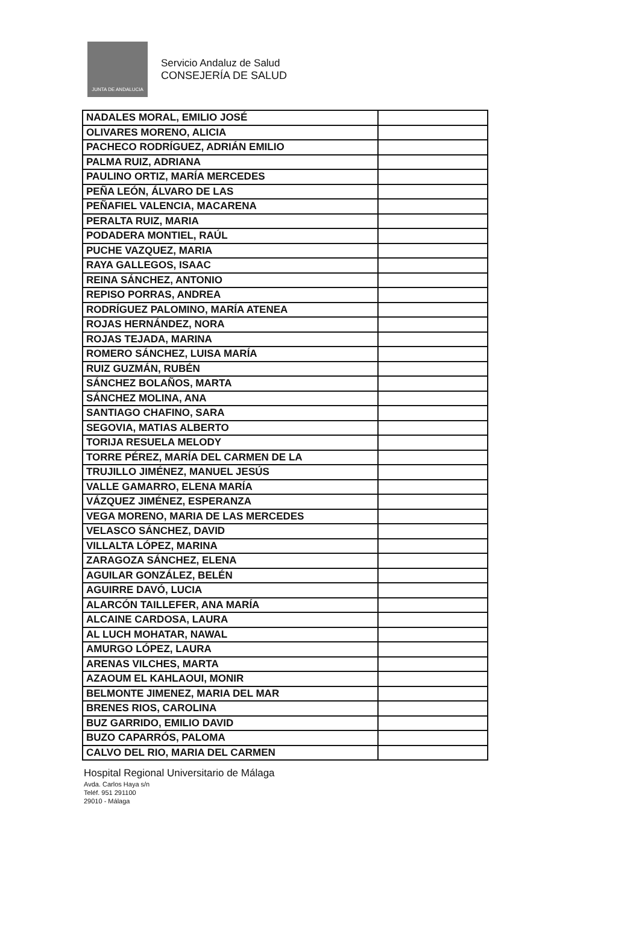JUNTA DE ANDALUCIA
Servicio Andaluz de Salud
CONSEJERÍA DE SALUD
| NADALES MORAL, EMILIO JOSÉ | |
| OLIVARES MORENO, ALICIA | |
| PACHECO RODRÍGUEZ, ADRIÁN EMILIO | |
| PALMA RUIZ, ADRIANA | |
| PAULINO ORTIZ, MARÍA MERCEDES | |
| PEÑA LEÓN, ÁLVARO DE LAS | |
| PEÑAFIEL VALENCIA, MACARENA | |
| PERALTA RUIZ, MARIA | |
| PODADERA MONTIEL, RAÚL | |
| PUCHE VAZQUEZ, MARIA | |
| RAYA GALLEGOS, ISAAC | |
| REINA SÁNCHEZ, ANTONIO | |
| REPISO PORRAS, ANDREA | |
| RODRÍGUEZ PALOMINO, MARÍA ATENEA | |
| ROJAS HERNÁNDEZ, NORA | |
| ROJAS TEJADA, MARINA | |
| ROMERO SÁNCHEZ, LUISA MARÍA | |
| RUIZ GUZMÁN, RUBÉN | |
| SÁNCHEZ BOLAÑOS, MARTA | |
| SÁNCHEZ MOLINA, ANA | |
| SANTIAGO CHAFINO, SARA | |
| SEGOVIA, MATIAS ALBERTO | |
| TORIJA RESUELA MELODY | |
| TORRE PÉREZ, MARÍA DEL CARMEN DE LA | |
| TRUJILLO JIMÉNEZ, MANUEL JESÚS | |
| VALLE GAMARRO, ELENA MARÍA | |
| VÁZQUEZ JIMÉNEZ, ESPERANZA | |
| VEGA MORENO, MARIA DE LAS MERCEDES | |
| VELASCO SÁNCHEZ, DAVID | |
| VILLALTA LÓPEZ, MARINA | |
| ZARAGOZA SÁNCHEZ, ELENA | |
| AGUILAR GONZÁLEZ, BELÉN | |
| AGUIRRE DAVÓ, LUCIA | |
| ALARCÓN TAILLEFER, ANA MARÍA | |
| ALCAINE CARDOSA, LAURA | |
| AL LUCH MOHATAR, NAWAL | |
| AMURGO LÓPEZ, LAURA | |
| ARENAS VILCHES, MARTA | |
| AZAOUM EL KAHLAOUI, MONIR | |
| BELMONTE JIMENEZ, MARIA DEL MAR | |
| BRENES RIOS, CAROLINA | |
| BUZ GARRIDO, EMILIO DAVID | |
| BUZO CAPARRÓS, PALOMA | |
| CALVO DEL RIO, MARIA DEL CARMEN | |
Hospital Regional Universitario de Málaga
Avda. Carlos Haya s/n
Teléf. 951 291100
29010 - Málaga